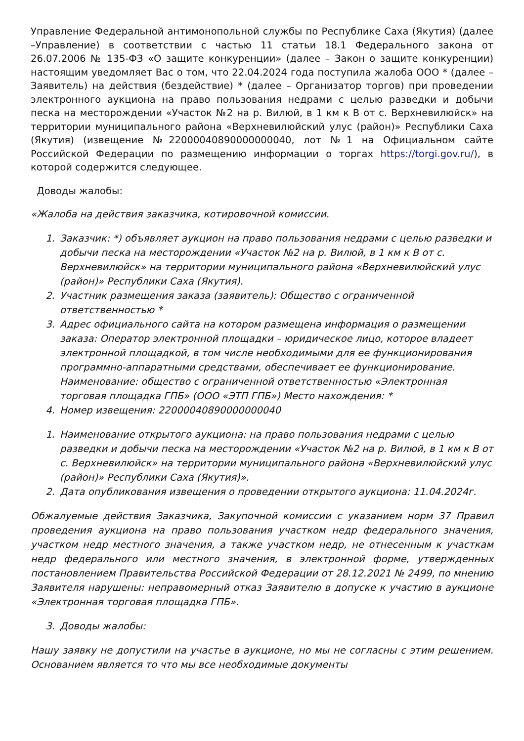Управление Федеральной антимонопольной службы по Республике Саха (Якутия) (далее –Управление) в соответствии с частью 11 статьи 18.1 Федерального закона от 26.07.2006 № 135-ФЗ «О защите конкуренции» (далее – Закон о защите конкуренции) настоящим уведомляет Вас о том, что 22.04.2024 года поступила жалоба ООО * (далее – Заявитель) на действия (бездействие) * (далее – Организатор торгов) при проведении электронного аукциона на право пользования недрами с целью разведки и добычи песка на месторождении «Участок №2 на р. Вилюй, в 1 км к В от с. Верхневилюйск» на территории муниципального района «Верхневилюйский улус (район)» Республики Саха (Якутия) (извещение №22000040890000000040, лот №1 на Официальном сайте Российской Федерации по размещению информации о торгах https://torgi.gov.ru/), в которой содержится следующее.
Доводы жалобы:
«Жалоба на действия заказчика, котировочной комиссии.
1. Заказчик: *) объявляет аукцион на право пользования недрами с целью разведки и добычи песка на месторождении «Участок №2 на р. Вилюй, в 1 км к В от с. Верхневилюйск» на территории муниципального района «Верхневилюйский улус (район)» Республики Саха (Якутия).
2. Участник размещения заказа (заявитель): Общество с ограниченной ответственностью *
3. Адрес официального сайта на котором размещена информация о размещении заказа: Оператор электронной площадки – юридическое лицо, которое владеет электронной площадкой, в том числе необходимыми для ее функционирования программно-аппаратными средствами, обеспечивает ее функционирование. Наименование: общество с ограниченной ответственностью «Электронная торговая площадка ГПБ» (ООО «ЭТП ГПБ») Место нахождения: *
4. Номер извещения: 22000040890000000040
1. Наименование открытого аукциона: на право пользования недрами с целью разведки и добычи песка на месторождении «Участок №2 на р. Вилюй, в 1 км к В от с. Верхневилюйск» на территории муниципального района «Верхневилюйский улус (район)» Республики Саха (Якутия)».
2. Дата опубликования извещения о проведении открытого аукциона: 11.04.2024г.
Обжалуемые действия Заказчика, Закупочной комиссии с указанием норм 37 Правил проведения аукциона на право пользования участком недр федерального значения, участком недр местного значения, а также участком недр, не отнесенным к участкам недр федерального или местного значения, в электронной форме, утвержденных постановлением Правительства Российской Федерации от 28.12.2021 № 2499, по мнению Заявителя нарушены: неправомерный отказ Заявителю в допуске к участию в аукционе «Электронная торговая площадка ГПБ».
3. Доводы жалобы:
Нашу заявку не допустили на участье в аукционе, но мы не согласны с этим решением. Основанием является то что мы все необходимые документы